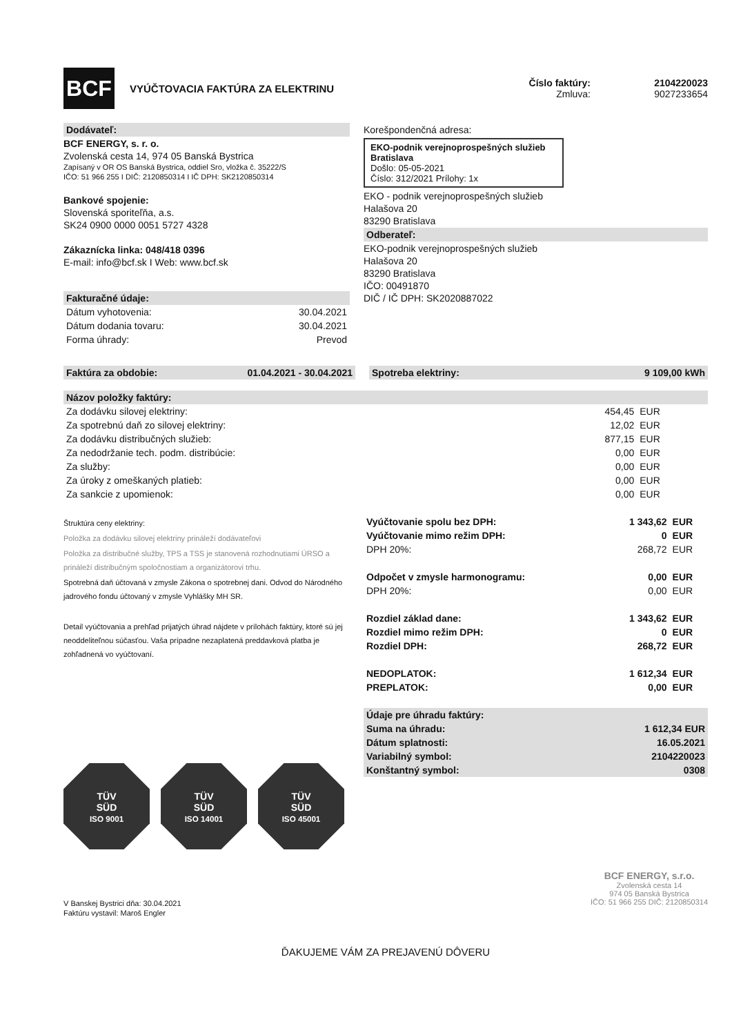BCF
VYÚČTOVACIA FAKTÚRA ZA ELEKTRINU
Číslo faktúry:
Zmluva:
2104220023
9027233654
Dodávateľ:
BCF ENERGY, s. r. o.
Zvolenská cesta 14, 974 05 Banská Bystrica
Zapísaný v OR OS Banská Bystrica, oddiel Sro, vložka č. 35222/S
IČO: 51 966 255 I DIČ: 2120850314 I IČ DPH: SK2120850314
Bankové spojenie:
Slovenská sporiteľňa, a.s.
SK24 0900 0000 0051 5727 4328
Zákaznícka linka: 048/418 0396
E-mail: info@bcf.sk I Web: www.bcf.sk
Fakturačné údaje:
| Dátum vyhotovenia: | 30.04.2021 |
| Dátum dodania tovaru: | 30.04.2021 |
| Forma úhrady: | Prevod |
Korešpondenčná adresa:
EKO-podnik verejnoprospešných služieb Bratislava
Došlo: 05-05-2021
Číslo: 312/2021 Prílohy: 1x
EKO - podnik verejnoprospešných služieb
Halašova 20
83290 Bratislava
Odberateľ:
EKO-podnik verejnoprospešných služieb
Halašova 20
83290 Bratislava
IČO: 00491870
DIČ / IČ DPH: SK2020887022
Faktúra za obdobie: 01.04.2021 - 30.04.2021 Spotreba elektriny: 9 109,00 kWh
Názov položky faktúry:
| Za dodávku silovej elektriny: | 454,45 | EUR |
| Za spotrebnú daň zo silovej elektriny: | 12,02 | EUR |
| Za dodávku distribučných služieb: | 877,15 | EUR |
| Za nedodržanie tech. podm. distribúcie: | 0,00 | EUR |
| Za služby: | 0,00 | EUR |
| Za úroky z omeškaných platieb: | 0,00 | EUR |
| Za sankcie z upomienok: | 0,00 | EUR |
Štruktúra ceny elektriny:
Položka za dodávku silovej elektriny prináleží dodávateľovi
Položka za distribučné služby, TPS a TSS je stanovená rozhodnutiami ÚRSO a prináleží distribučným spoločnostiam a organizátorovi trhu.
Spotrebná daň účtovaná v zmysle Zákona o spotrebnej dani. Odvod do Národného jadrového fondu účtovaný v zmysle Vyhlášky MH SR.
Detail vyúčtovania a prehľad prijatých úhrad nájdete v prílohách faktúry, ktoré sú jej neoddeliteľnou súčasťou. Vaša prípadne nezaplatená preddavková platba je zohľadnená vo vyúčtovaní.
| Vyúčtovanie spolu bez DPH: | 1 343,62 | EUR |
| Vyúčtovanie mimo režim DPH: | 0 | EUR |
| DPH 20%: | 268,72 | EUR |
| Odpočet v zmysle harmonogramu: | 0,00 | EUR |
| DPH 20%: | 0,00 | EUR |
| Rozdiel základ dane: | 1 343,62 | EUR |
| Rozdiel mimo režim DPH: | 0 | EUR |
| Rozdiel DPH: | 268,72 | EUR |
| NEDOPLATOK: | 1 612,34 | EUR |
| PREPLATOK: | 0,00 | EUR |
| Údaje pre úhradu faktúry: | |
| Suma na úhradu: | 1 612,34 EUR |
| Dátum splatnosti: | 16.05.2021 |
| Variabilný symbol: | 2104220023 |
| Konštantný symbol: | 0308 |
TÜV
SÜD
ISO 9001
TÜV
SÜD
ISO 14001
TÜV
SÜD
ISO 45001
V Banskej Bystrici dňa: 30.04.2021
Faktúru vystavil: Maroš Engler
BCF ENERGY, s.r.o.
Zvolenská cesta 14
974 05 Banská Bystrica
IČO: 51 966 255 DIČ: 2120850314
ĎAKUJEME VÁM ZA PREJAVENÚ DÔVERU